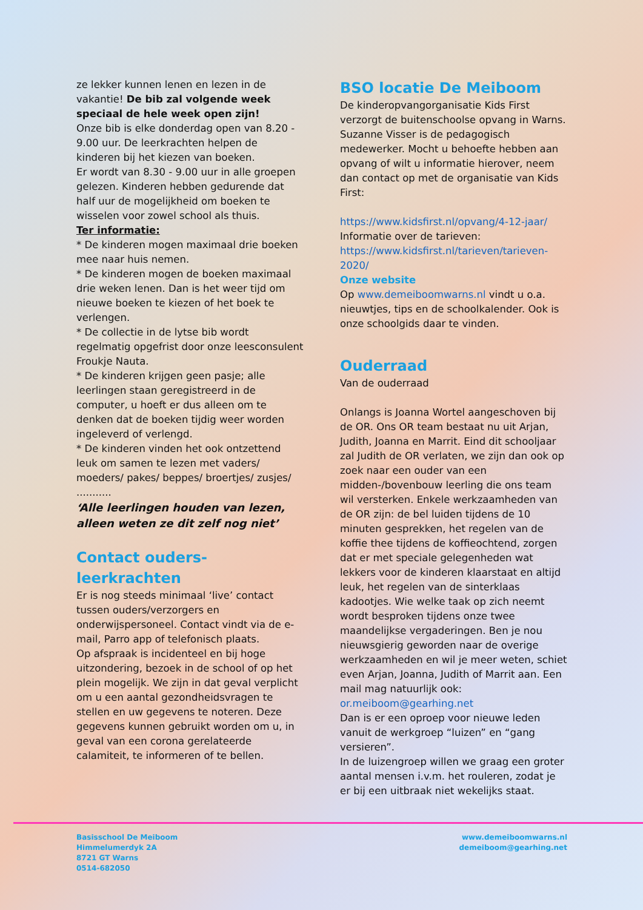ze lekker kunnen lenen en lezen in de vakantie! De bib zal volgende week speciaal de hele week open zijn!
Onze bib is elke donderdag open van 8.20 - 9.00 uur. De leerkrachten helpen de kinderen bij het kiezen van boeken.
Er wordt van 8.30 - 9.00 uur in alle groepen gelezen. Kinderen hebben gedurende dat half uur de mogelijkheid om boeken te wisselen voor zowel school als thuis.
Ter informatie:
* De kinderen mogen maximaal drie boeken mee naar huis nemen.
* De kinderen mogen de boeken maximaal drie weken lenen. Dan is het weer tijd om nieuwe boeken te kiezen of het boek te verlengen.
* De collectie in de lytse bib wordt regelmatig opgefrist door onze leesconsulent Froukje Nauta.
* De kinderen krijgen geen pasje; alle leerlingen staan geregistreerd in de computer, u hoeft er dus alleen om te denken dat de boeken tijdig weer worden ingeleverd of verlengd.
* De kinderen vinden het ook ontzettend leuk om samen te lezen met vaders/ moeders/ pakes/ beppes/ broertjes/ zusjes/ ...........
‘Alle leerlingen houden van lezen, alleen weten ze dit zelf nog niet’
Contact ouders-leerkrachten
Er is nog steeds minimaal ‘live’ contact tussen ouders/verzorgers en onderwijspersoneel. Contact vindt via de e-mail, Parro app of telefonisch plaats.
Op afspraak is incidenteel en bij hoge uitzondering, bezoek in de school of op het plein mogelijk. We zijn in dat geval verplicht om u een aantal gezondheidsvragen te stellen en uw gegevens te noteren. Deze gegevens kunnen gebruikt worden om u, in geval van een corona gerelateerde calamiteit, te informeren of te bellen.
BSO locatie De Meiboom
De kinderopvangorganisatie Kids First verzorgt de buitenschoolse opvang in Warns. Suzanne Visser is de pedagogisch medewerker. Mocht u behoefte hebben aan opvang of wilt u informatie hierover, neem dan contact op met de organisatie van Kids First:
https://www.kidsfirst.nl/opvang/4-12-jaar/
Informatie over de tarieven:
https://www.kidsfirst.nl/tarieven/tarieven-2020/
Onze website
Op www.demeiboomwarns.nl vindt u o.a. nieuwtjes, tips en de schoolkalender. Ook is onze schoolgids daar te vinden.
Ouderraad
Van de ouderraad
Onlangs is Joanna Wortel aangeschoven bij de OR. Ons OR team bestaat nu uit Arjan, Judith, Joanna en Marrit. Eind dit schooljaar zal Judith de OR verlaten, we zijn dan ook op zoek naar een ouder van een midden-/bovenbouw leerling die ons team wil versterken. Enkele werkzaamheden van de OR zijn: de bel luiden tijdens de 10 minuten gesprekken, het regelen van de koffie thee tijdens de koffieochtend, zorgen dat er met speciale gelegenheden wat lekkers voor de kinderen klaarstaat en altijd leuk, het regelen van de sinterklaas kadootjes. Wie welke taak op zich neemt wordt besproken tijdens onze twee maandelijkse vergaderingen. Ben je nou nieuwsgierig geworden naar de overige werkzaamheden en wil je meer weten, schiet even Arjan, Joanna, Judith of Marrit aan. Een mail mag natuurlijk ook: or.meiboom@gearhing.net
Dan is er een oproep voor nieuwe leden vanuit de werkgroep “luizen” en “gang versieren”.
In de luizengroep willen we graag een groter aantal mensen i.v.m. het rouleren, zodat je er bij een uitbraak niet wekelijks staat.
Basisschool De Meiboom
Himmelumerdyk 2A
8721 GT Warns
0514-682050
www.demeiboomwarns.nl
demeiboom@gearhing.net